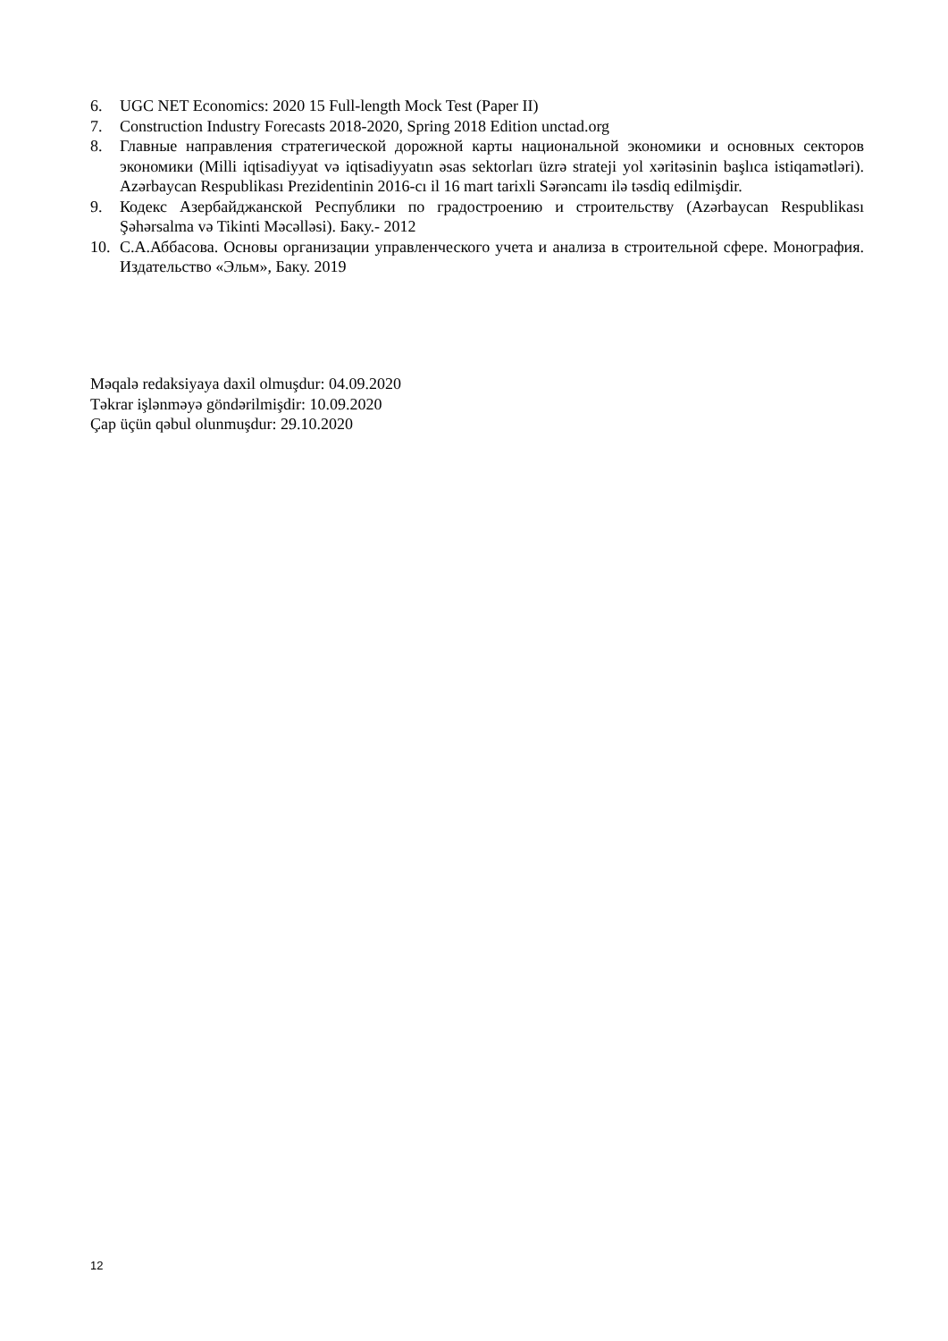6. UGC NET Economics: 2020 15 Full-length Mock Test (Paper II)
7. Construction Industry Forecasts 2018-2020, Spring 2018 Edition unctad.org
8. Главные направления стратегической дорожной карты национальной экономики и основных секторов экономики (Milli iqtisadiyyat və iqtisadiyyatın əsas sektorları üzrə strateji yol xəritəsinin başlıca istiqamətləri). Azərbaycan Respublikası Prezidentinin 2016-cı il 16 mart tarixli Sərəncamı ilə təsdiq edilmişdir.
9. Кодекс Азербайджанской Республики по градостроению и строительству (Azərbaycan Respublikası Şəhərsalma və Tikinti Məcəlləsi). Баку.- 2012
10. С.А.Аббасова. Основы организации управленческого учета и анализа в строительной сфере. Монография. Издательство «Эльм», Баку. 2019
Məqalə redaksiyaya daxil olmuşdur: 04.09.2020
Təkrar işlənməyə göndərilmişdir: 10.09.2020
Çap üçün qəbul olunmuşdur: 29.10.2020
12